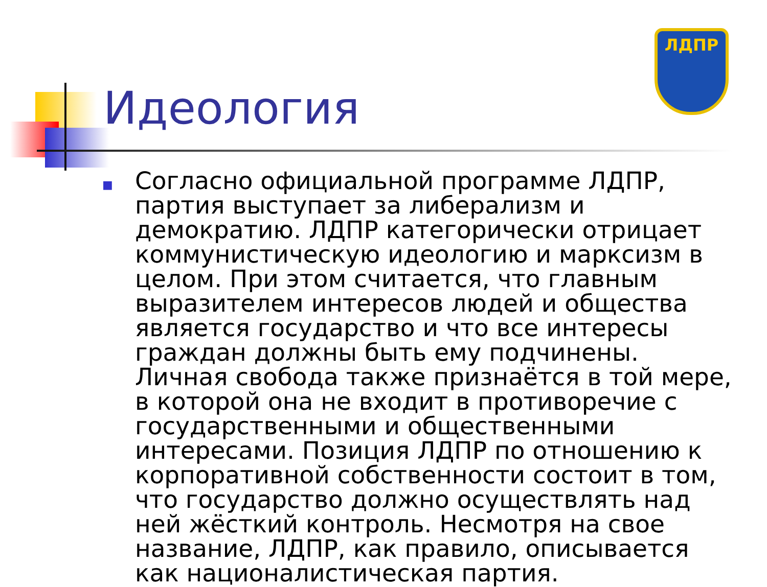ЛДПР
Идеология
■
Согласно официальной программе ЛДПР, партия выступает за либерализм и демократию. ЛДПР категорически отрицает коммунистическую идеологию и марксизм в целом. При этом считается, что главным выразителем интересов людей и общества является государство и что все интересы граждан должны быть ему подчинены. Личная свобода также признаётся в той мере, в которой она не входит в противоречие с государственными и общественными интересами. Позиция ЛДПР по отношению к корпоративной собственности состоит в том, что государство должно осуществлять над ней жёсткий контроль. Несмотря на свое название, ЛДПР, как правило, описывается как националистическая партия.